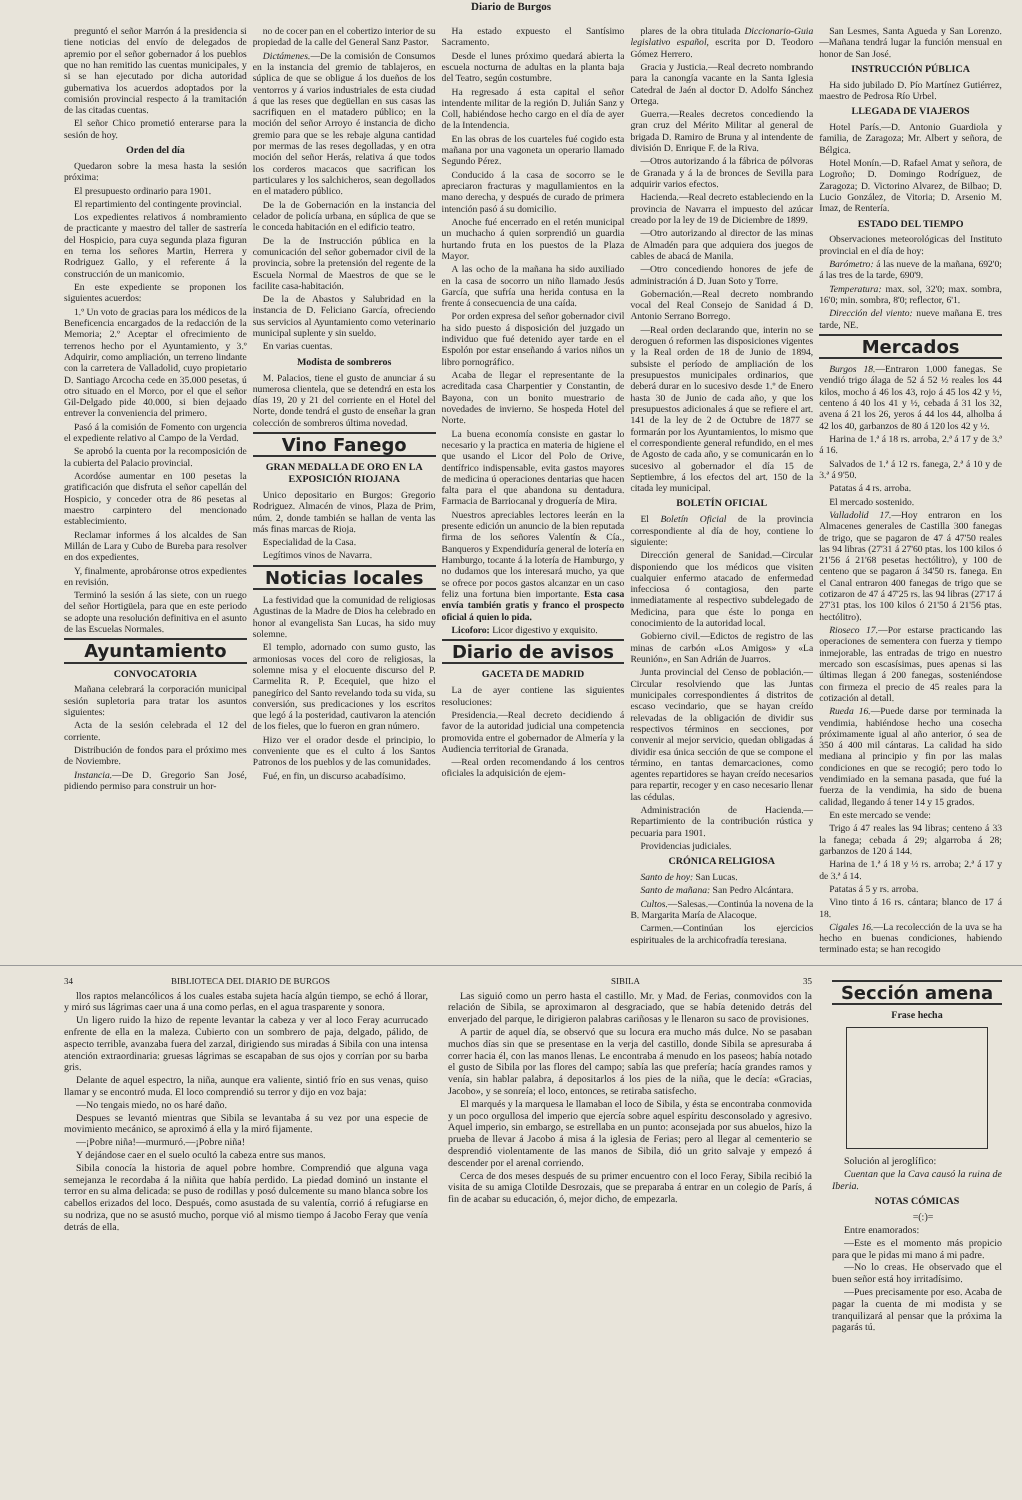Diario de Burgos
preguntó el señor Marrón á la presidencia si tiene noticias del envío de delegados de apremio por el señor gobernador á los pueblos que no han remitido las cuentas municipales, y si se han ejecutado por dicha autoridad gubernativa los acuerdos adoptados por la comisión provincial respecto á la tramitación de las citadas cuentas.
El señor Chico prometió enterarse para la sesión de hoy.
Orden del día
Quedaron sobre la mesa hasta la sesión próxima:
El presupuesto ordinario para 1901.
El repartimiento del contingente provincial.
Los expedientes relativos á nombramiento de practicante y maestro del taller de sastrería del Hospicio, para cuya segunda plaza figuran en terna los señores Martin, Herrera y Rodriguez Gallo, y el referente á la construcción de un manicomio.
En este expediente se proponen los siguientes acuerdos:
1.º Un voto de gracias para los médicos de la Beneficencia encargados de la redacción de la Memoria; 2.º Aceptar el ofrecimiento de terrenos hecho por el Ayuntamiento, y 3.º Adquirir, como ampliación, un terreno lindante con la carretera de Valladolid, cuyo propietario D. Santiago Arcocha cede en 35.000 pesetas, ú otro situado en el Morco, por el que el señor Gil-Delgado pide 40.000, si bien dejaado entrever la conveniencia del primero.
Pasó á la comisión de Fomento con urgencia el expediente relativo al Campo de la Verdad.
Se aprobó la cuenta por la recomposición de la cubierta del Palacio provincial.
Acordóse aumentar en 100 pesetas la gratificación que disfruta el señor capellán del Hospicio, y conceder otra de 86 pesetas al maestro carpintero del mencionado establecimiento.
Reclamar informes á los alcaldes de San Millán de Lara y Cubo de Bureba para resolver en dos expedientes.
Y, finalmente, aprobáronse otros expedientes en revisión.
Terminó la sesión á las siete, con un ruego del señor Hortigüela, para que en este periodo se adopte una resolución definitiva en el asunto de las Escuelas Normales.
Ayuntamiento
CONVOCATORIA
Mañana celebrará la corporación municipal sesión supletoria para tratar los asuntos siguientes:
Acta de la sesión celebrada el 12 del corriente.
Distribución de fondos para el próximo mes de Noviembre.
Instancia.—De D. Gregorio San José, pidiendo permiso para construir un hor-
no de cocer pan en el cobertizo interior de su propiedad de la calle del General Sanz Pastor.
Dictámenes.—De la comisión de Consumos en la instancia del gremio de tablajeros, en súplica de que se obligue á los dueños de los ventorros y á varios industriales de esta ciudad á que las reses que degüellan en sus casas las sacrifiquen en el matadero público; en la moción del señor Arroyo é instancia de dicho gremio para que se les rebaje alguna cantidad por mermas de las reses degolladas, y en otra moción del señor Herás, relativa á que todos los corderos macacos que sacrifican los particulares y los salchicheros, sean degollados en el matadero público.
De la de Gobernación en la instancia del celador de policía urbana, en súplica de que se le conceda habitación en el edificio teatro.
De la de Instrucción pública en la comunicación del señor gobernador civil de la provincia, sobre la pretensión del regente de la Escuela Normal de Maestros de que se le facilite casa-habitación.
De la de Abastos y Salubridad en la instancia de D. Feliciano García, ofreciendo sus servicios al Ayuntamiento como veterinario municipal suplente y sin sueldo.
En varias cuentas.
Modista de sombreros
M. Palacios, tiene el gusto de anunciar á su numerosa clientela, que se detendrá en esta los días 19, 20 y 21 del corriente en el Hotel del Norte, donde tendrá el gusto de enseñar la gran colección de sombreros última novedad.
Vino Fanego
GRAN MEDALLA DE ORO EN LA EXPOSICIÓN RIOJANA
Unico depositario en Burgos: Gregorio Rodriguez. Almacén de vinos, Plaza de Prim, núm. 2, donde también se hallan de venta las más finas marcas de Rioja.
Especialidad de la Casa.
Legítimos vinos de Navarra.
Noticias locales
La festividad que la comunidad de religiosas Agustinas de la Madre de Dios ha celebrado en honor al evangelista San Lucas, ha sido muy solemne.
El templo, adornado con sumo gusto, las armoniosas voces del coro de religiosas, la solemne misa y el elocuente discurso del P. Carmelita R. P. Ecequiel, que hizo el panegírico del Santo revelando toda su vida, su conversión, sus predicaciones y los escritos que legó á la posteridad, cautivaron la atención de los fieles, que lo fueron en gran número.
Hizo ver el orador desde el principio, lo conveniente que es el culto á los Santos Patronos de los pueblos y de las comunidades.
Fué, en fin, un discurso acabadísimo.
Ha estado expuesto el Santísimo Sacramento.
Desde el lunes próximo quedará abierta la escuela nocturna de adultas en la planta baja del Teatro, según costumbre.
Ha regresado á esta capital el señor intendente militar de la región D. Julián Sanz y Coll, habiéndose hecho cargo en el día de ayer de la Intendencia.
En las obras de los cuarteles fué cogido esta mañana por una vagoneta un operario llamado Segundo Pérez.
Conducido á la casa de socorro se le apreciaron fracturas y magullamientos en la mano derecha, y después de curado de primera intención pasó á su domicilio.
Anoche fué encerrado en el retén municipal un muchacho á quien sorprendió un guardia hurtando fruta en los puestos de la Plaza Mayor.
A las ocho de la mañana ha sido auxiliado en la casa de socorro un niño llamado Jesús García, que sufría una herida contusa en la frente á consecuencia de una caída.
Por orden expresa del señor gobernador civil ha sido puesto á disposición del juzgado un individuo que fué detenido ayer tarde en el Espolón por estar enseñando á varios niños un libro pornográfico.
Acaba de llegar el representante de la acreditada casa Charpentier y Constantin, de Bayona, con un bonito muestrario de novedades de invierno. Se hospeda Hotel del Norte.
La buena economía consiste en gastar lo necesario y la practica en materia de higiene el que usando el Licor del Polo de Orive, dentífrico indispensable, evita gastos mayores de medicina ú operaciones dentarias que hacen falta para el que abandona su dentadura. Farmacia de Barriocanal y droguería de Mira.
Nuestros apreciables lectores leerán en la presente edición un anuncio de la bien reputada firma de los señores Valentín & Cía., Banqueros y Expendiduría general de lotería en Hamburgo, tocante á la lotería de Hamburgo, y no dudamos que los interesará mucho, ya que se ofrece por pocos gastos alcanzar en un caso feliz una fortuna bien importante. Esta casa envía también gratis y franco el prospecto oficial á quien lo pida.
Licoforo: Licor digestivo y exquisito.
Diario de avisos
GACETA DE MADRID
La de ayer contiene las siguientes resoluciones:
Presidencia.—Real decreto decidiendo á favor de la autoridad judicial una competencia promovida entre el gobernador de Almería y la Audiencia territorial de Granada.
—Real orden recomendando á los centros oficiales la adquisición de ejem-
plares de la obra titulada Diccionario-Guia legislativo español, escrita por D. Teodoro Gómez Herrero.
Gracia y Justicia.—Real decreto nombrando para la canongía vacante en la Santa Iglesia Catedral de Jaén al doctor D. Adolfo Sánchez Ortega.
Guerra.—Reales decretos concediendo la gran cruz del Mérito Militar al general de brigada D. Ramiro de Bruna y al intendente de división D. Enrique F. de la Riva.
—Otros autorizando á la fábrica de pólvoras de Granada y á la de bronces de Sevilla para adquirir varios efectos.
Hacienda.—Real decreto estableciendo en la provincia de Navarra el impuesto del azúcar creado por la ley de 19 de Diciembre de 1899.
—Otro autorizando al director de las minas de Almadén para que adquiera dos juegos de cables de abacá de Manila.
—Otro concediendo honores de jefe de administración á D. Juan Soto y Torre.
Gobernación.—Real decreto nombrando vocal del Real Consejo de Sanidad á D. Antonio Serrano Borrego.
—Real orden declarando que, interin no se deroguen ó reformen las disposiciones vigentes y la Real orden de 18 de Junio de 1894, subsiste el período de ampliación de los presupuestos municipales ordinarios, que deberá durar en lo sucesivo desde 1.º de Enero hasta 30 de Junio de cada año, y que los presupuestos adicionales á que se refiere el art. 141 de la ley de 2 de Octubre de 1877 se formarán por los Ayuntamientos, lo mismo que el correspondiente general refundido, en el mes de Agosto de cada año, y se comunicarán en lo sucesivo al gobernador el día 15 de Septiembre, á los efectos del art. 150 de la citada ley municipal.
BOLETÍN OFICIAL
El Boletín Oficial de la provincia correspondiente al día de hoy, contiene lo siguiente:
Dirección general de Sanidad.—Circular disponiendo que los médicos que visiten cualquier enfermo atacado de enfermedad infecciosa ó contagiosa, den parte inmediatamente al respectivo subdelegado de Medicina, para que éste lo ponga en conocimiento de la autoridad local.
Gobierno civil.—Edictos de registro de las minas de carbón «Los Amigos» y «La Reunión», en San Adrián de Juarros.
Junta provincial del Censo de población.—Circular resolviendo que las Juntas municipales correspondientes á distritos de escaso vecindario, que se hayan creído relevadas de la obligación de dividir sus respectivos términos en secciones, por convenir al mejor servicio, quedan obligadas á dividir esa única sección de que se compone el término, en tantas demarcaciones, como agentes repartidores se hayan creído necesarios para repartir, recoger y en caso necesario llenar las cédulas.
Administración de Hacienda.—Repartimiento de la contribución rústica y pecuaria para 1901.
Providencias judiciales.
CRÓNICA RELIGIOSA
Santo de hoy: San Lucas.
Santo de mañana: San Pedro Alcántara.
Cultos.—Salesas.—Continúa la novena de la B. Margarita María de Alacoque.
Carmen.—Continúan los ejercicios espirituales de la archicofradía teresiana.
San Lesmes, Santa Agueda y San Lorenzo.—Mañana tendrá lugar la función mensual en honor de San José.
INSTRUCCIÓN PÚBLICA
Ha sido jubilado D. Pío Martínez Gutiérrez, maestro de Pedrosa Río Urbel.
LLEGADA DE VIAJEROS
Hotel París.—D. Antonio Guardiola y familia, de Zaragoza; Mr. Albert y señora, de Bélgica.
Hotel Monín.—D. Rafael Amat y señora, de Logroño; D. Domingo Rodríguez, de Zaragoza; D. Victorino Alvarez, de Bilbao; D. Lucio González, de Vitoria; D. Arsenio M. Imaz, de Rentería.
ESTADO DEL TIEMPO
Observaciones meteorológicas del Instituto provincial en el día de hoy:
Barómetro: á las nueve de la mañana, 692'0; á las tres de la tarde, 690'9.
Temperatura: max. sol, 32'0; max. sombra, 16'0; min. sombra, 8'0; reflector, 6'1.
Dirección del viento: nueve mañana E. tres tarde, NE.
Mercados
Burgos 18.—Entraron 1.000 fanegas. Se vendió trigo álaga de 52 á 52 ½ reales los 44 kilos, mocho á 46 los 43, rojo á 45 los 42 y ½, centeno á 40 los 41 y ½, cebada á 31 los 32, avena á 21 los 26, yeros á 44 los 44, alholba á 42 los 40, garbanzos de 80 á 120 los 42 y ½.
Harina de 1.ª á 18 rs. arroba, 2.ª á 17 y de 3.ª á 16.
Salvados de 1.ª á 12 rs. fanega, 2.ª á 10 y de 3.ª á 9'50.
Patatas á 4 rs. arroba.
El mercado sostenido.
Valladolid 17.—Hoy entraron en los Almacenes generales de Castilla 300 fanegas de trigo, que se pagaron de 47 á 47'50 reales las 94 libras (27'31 á 27'60 ptas. los 100 kilos ó 21'56 á 21'68 pesetas hectólitro), y 100 de centeno que se pagaron á 34'50 rs. fanega. En el Canal entraron 400 fanegas de trigo que se cotizaron de 47 á 47'25 rs. las 94 libras (27'17 á 27'31 ptas. los 100 kilos ó 21'50 á 21'56 ptas. hectólitro).
Rioseco 17.—Por estarse practicando las operaciones de sementera con fuerza y tiempo inmejorable, las entradas de trigo en nuestro mercado son escasísimas, pues apenas si las últimas llegan á 200 fanegas, sosteniéndose con firmeza el precio de 45 reales para la cotización al detall.
Rueda 16.—Puede darse por terminada la vendimia, habiéndose hecho una cosecha próximamente igual al año anterior, ó sea de 350 á 400 mil cántaras. La calidad ha sido mediana al principio y fin por las malas condiciones en que se recogió; pero todo lo vendimiado en la semana pasada, que fué la fuerza de la vendimia, ha sido de buena calidad, llegando á tener 14 y 15 grados.
En este mercado se vende:
Trigo á 47 reales las 94 libras; centeno á 33 la fanega; cebada á 29; algarroba á 28; garbanzos de 120 á 144.
Harina de 1.ª á 18 y ½ rs. arroba; 2.ª á 17 y de 3.ª á 14.
Patatas á 5 y rs. arroba.
Vino tinto á 16 rs. cántara; blanco de 17 á 18.
Cigales 16.—La recolección de la uva se ha hecho en buenas condiciones, habiendo terminado esta; se han recogido
34 BIBLIOTECA DEL DIARIO DE BURGOS
llos raptos melancólicos á los cuales estaba sujeta hacía algún tiempo, se echó á llorar, y miró sus lágrimas caer una á una como perlas, en el agua trasparente y sonora.
Un ligero ruido la hizo de repente levantar la cabeza y ver al loco Feray acurrucado enfrente de ella en la maleza. Cubierto con un sombrero de paja, delgado, pálido, de aspecto terrible, avanzaba fuera del zarzal, dirigiendo sus miradas á Sibila con una intensa atención extraordinaria: gruesas lágrimas se escapaban de sus ojos y corrían por su barba gris.
Delante de aquel espectro, la niña, aunque era valiente, sintió frío en sus venas, quiso llamar y se encontró muda. El loco comprendió su terror y dijo en voz baja:
—No tengais miedo, no os haré daño.
Despues se levantó mientras que Sibila se levantaba á su vez por una especie de movimiento mecánico, se aproximó á ella y la miró fijamente.
—¡Pobre niña!—murmuró.—¡Pobre niña!
Y dejándose caer en el suelo ocultó la cabeza entre sus manos.
Sibila conocía la historia de aquel pobre hombre. Comprendió que alguna vaga semejanza le recordaba á la niñita que había perdido. La piedad dominó un instante el terror en su alma delicada: se puso de rodillas y posó dulcemente su mano blanca sobre los cabellos erizados del loco. Después, como asustada de su valentía, corrió á refugiarse en su nodriza, que no se asustó mucho, porque vió al mismo tiempo á Jacobo Feray que venía detrás de ella.
SIBILA 35
Las siguió como un perro hasta el castillo. Mr. y Mad. de Ferias, conmovidos con la relación de Sibila, se aproximaron al desgraciado, que se había detenido detrás del enverjado del parque, le dirigieron palabras cariñosas y le llenaron su saco de provisiones.
A partir de aquel día, se observó que su locura era mucho más dulce. No se pasaban muchos días sin que se presentase en la verja del castillo, donde Sibila se apresuraba á correr hacia él, con las manos llenas. Le encontraba á menudo en los paseos; había notado el gusto de Sibila por las flores del campo; sabía las que prefería; hacía grandes ramos y venía, sin hablar palabra, á depositarlos á los pies de la niña, que le decía: «Gracias, Jacobo», y se sonreía; el loco, entonces, se retiraba satisfecho.
El marqués y la marquesa le llamaban el loco de Sibila, y ésta se encontraba conmovida y un poco orgullosa del imperio que ejercía sobre aquel espíritu desconsolado y agresivo. Aquel imperio, sin embargo, se estrellaba en un punto: aconsejada por sus abuelos, hizo la prueba de llevar á Jacobo á misa á la iglesia de Ferias; pero al llegar al cementerio se desprendió violentamente de las manos de Sibila, dió un grito salvaje y empezó á descender por el arenal corriendo.
Cerca de dos meses después de su primer encuentro con el loco Feray, Sibila recibió la visita de su amiga Clotilde Desrozais, que se preparaba á entrar en un colegio de París, á fin de acabar su educación, ó, mejor dicho, de empezarla.
Sección amena
Frase hecha
Solución al jeroglífico:
Cuentan que la Cava causó la ruina de Iberia.
NOTAS CÓMICAS
=(:)=
Entre enamorados:
—Este es el momento más propicio para que le pidas mi mano á mi padre.
—No lo creas. He observado que el buen señor está hoy irritadísimo.
—Pues precisamente por eso. Acaba de pagar la cuenta de mi modista y se tranquilizará al pensar que la próxima la pagarás tú.